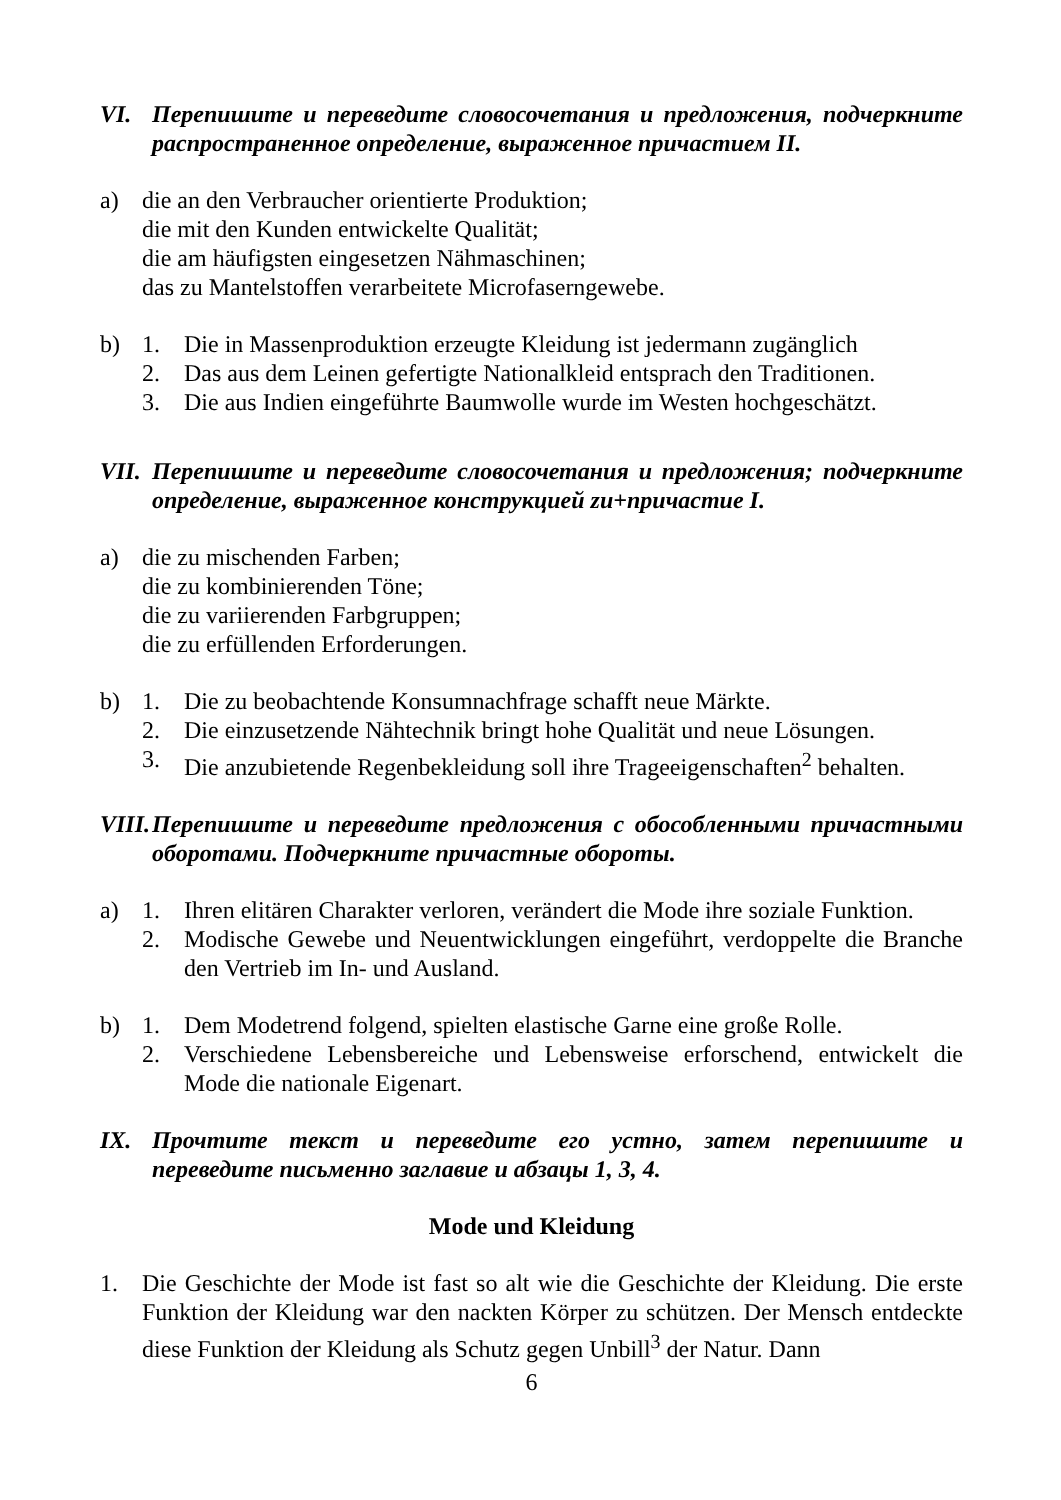VI. Перепишите и переведите словосочетания и предложения, подчеркните распространенное определение, выраженное причастием II.
a) die an den Verbraucher orientierte Produktion;
die mit den Kunden entwickelte Qualität;
die am häufigsten eingesetzen Nähmaschinen;
das zu Mantelstoffen verarbeitete Microfaserngewebe.
b) 1. Die in Massenproduktion erzeugte Kleidung ist jedermann zugänglich
2. Das aus dem Leinen gefertigte Nationalkleid entsprach den Traditionen.
3. Die aus Indien eingeführte Baumwolle wurde im Westen hochgeschätzt.
VII. Перепишите и переведите словосочетания и предложения; подчеркните определение, выраженное конструкцией zu+причастие I.
a) die zu mischenden Farben;
die zu kombinierenden Töne;
die zu variierenden Farbgruppen;
die zu erfüllenden Erforderungen.
b) 1. Die zu beobachtende Konsumnachfrage schafft neue Märkte.
2. Die einzusetzende Nähtechnik bringt hohe Qualität und neue Lösungen.
3. Die anzubietende Regenbekleidung soll ihre Trageeigenschaften<sup>2</sup> behalten.
VIII. Перепишите и переведите предложения с обособленными причастными оборотами. Подчеркните причастные обороты.
a) 1. Ihren elitären Charakter verloren, verändert die Mode ihre soziale Funktion.
2. Modische Gewebe und Neuentwicklungen eingeführt, verdoppelte die Branche den Vertrieb im In- und Ausland.
b) 1. Dem Modetrend folgend, spielten elastische Garne eine große Rolle.
2. Verschiedene Lebensbereiche und Lebensweise erforschend, entwickelt die Mode die nationale Eigenart.
IX. Прочтите текст и переведите его устно, затем перепишите и переведите письменно заглавие и абзацы 1, 3, 4.
Mode und Kleidung
1. Die Geschichte der Mode ist fast so alt wie die Geschichte der Kleidung. Die erste Funktion der Kleidung war den nackten Körper zu schützen. Der Mensch entdeckte diese Funktion der Kleidung als Schutz gegen Unbill<sup>3</sup> der Natur. Dann
6